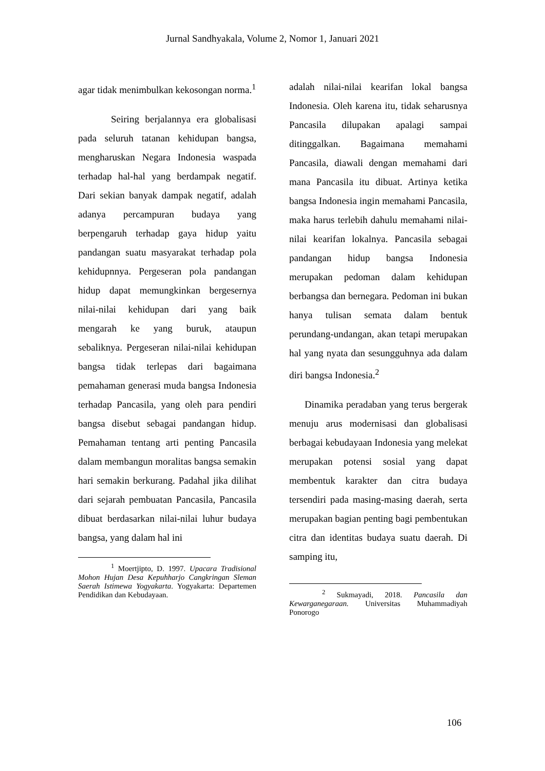Jurnal Sandhyakala, Volume 2, Nomor 1, Januari 2021
agar tidak menimbulkan kekosongan norma.<sup>1</sup>
Seiring berjalannya era globalisasi pada seluruh tatanan kehidupan bangsa, mengharuskan Negara Indonesia waspada terhadap hal-hal yang berdampak negatif. Dari sekian banyak dampak negatif, adalah adanya percampuran budaya yang berpengaruh terhadap gaya hidup yaitu pandangan suatu masyarakat terhadap pola kehidupnnya. Pergeseran pola pandangan hidup dapat memungkinkan bergesernya nilai-nilai kehidupan dari yang baik mengarah ke yang buruk, ataupun sebaliknya. Pergeseran nilai-nilai kehidupan bangsa tidak terlepas dari bagaimana pemahaman generasi muda bangsa Indonesia terhadap Pancasila, yang oleh para pendiri bangsa disebut sebagai pandangan hidup. Pemahaman tentang arti penting Pancasila dalam membangun moralitas bangsa semakin hari semakin berkurang. Padahal jika dilihat dari sejarah pembuatan Pancasila, Pancasila dibuat berdasarkan nilai-nilai luhur budaya bangsa, yang dalam hal ini
<sup>1</sup> Moertjipto, D. 1997. Upacara Tradisional Mohon Hujan Desa Kepuhharjo Cangkringan Sleman Saerah Istimewa Yogyakarta. Yogyakarta: Departemen Pendidikan dan Kebudayaan.
adalah nilai-nilai kearifan lokal bangsa Indonesia. Oleh karena itu, tidak seharusnya Pancasila dilupakan apalagi sampai ditinggalkan. Bagaimana memahami Pancasila, diawali dengan memahami dari mana Pancasila itu dibuat. Artinya ketika bangsa Indonesia ingin memahami Pancasila, maka harus terlebih dahulu memahami nilai-nilai kearifan lokalnya. Pancasila sebagai pandangan hidup bangsa Indonesia merupakan pedoman dalam kehidupan berbangsa dan bernegara. Pedoman ini bukan hanya tulisan semata dalam bentuk perundang-undangan, akan tetapi merupakan hal yang nyata dan sesungguhnya ada dalam diri bangsa Indonesia.<sup>2</sup>
Dinamika peradaban yang terus bergerak menuju arus modernisasi dan globalisasi berbagai kebudayaan Indonesia yang melekat merupakan potensi sosial yang dapat membentuk karakter dan citra budaya tersendiri pada masing-masing daerah, serta merupakan bagian penting bagi pembentukan citra dan identitas budaya suatu daerah. Di samping itu,
<sup>2</sup> Sukmayadi, 2018. Pancasila dan Kewarganegaraan. Universitas Muhammadiyah Ponorogo
106